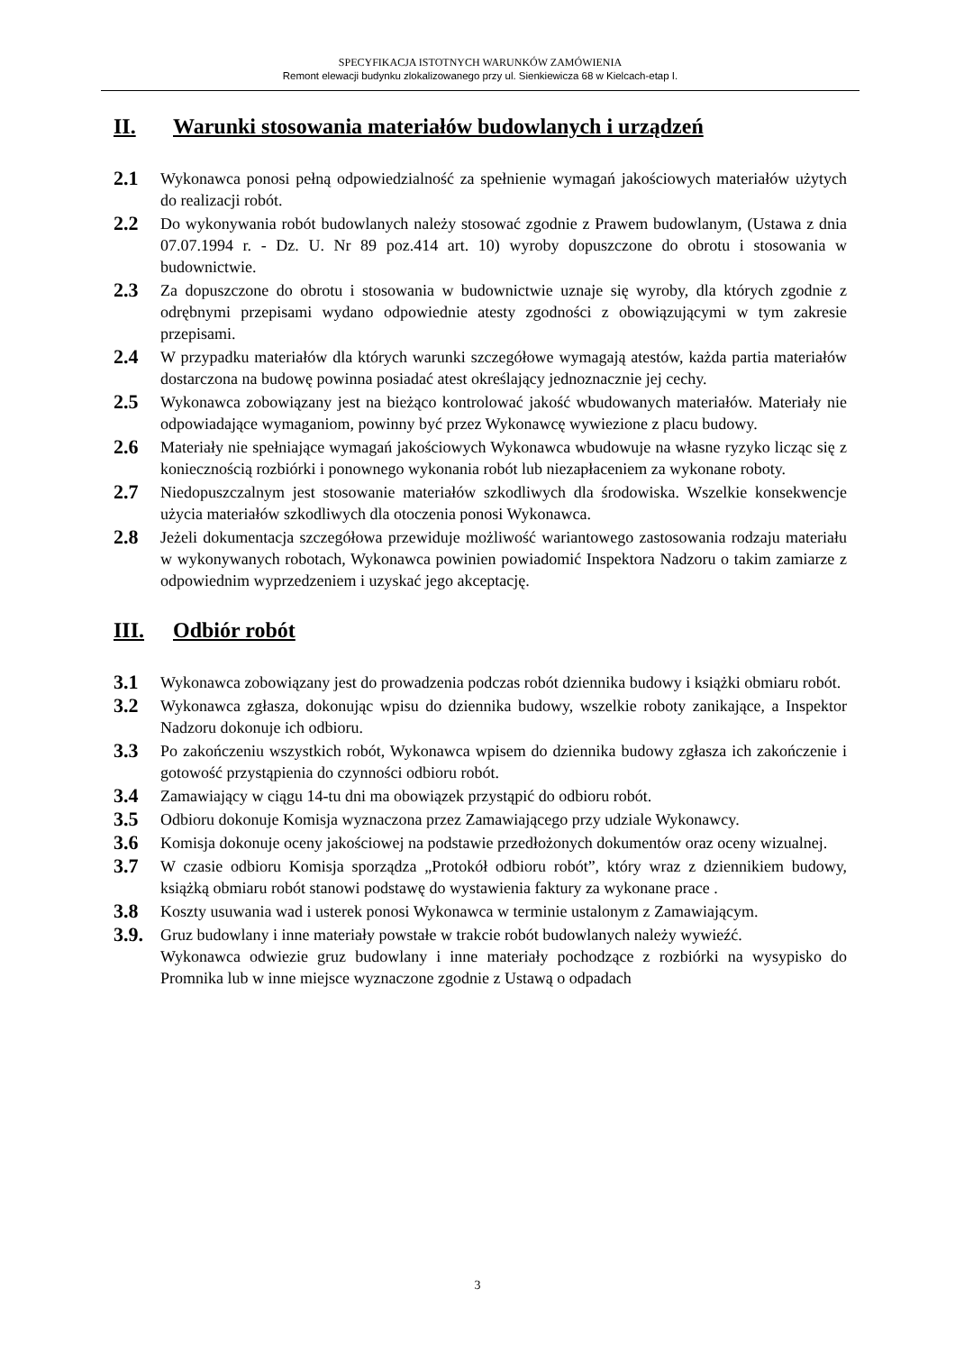SPECYFIKACJA ISTOTNYCH WARUNKÓW ZAMÓWIENIA
Remont elewacji budynku zlokalizowanego przy ul. Sienkiewicza 68 w Kielcach-etap I.
II. Warunki stosowania materiałów budowlanych i urządzeń
2.1
Wykonawca ponosi pełną odpowiedzialność za spełnienie wymagań jakościowych materiałów użytych do realizacji robót.
2.2
Do wykonywania robót budowlanych należy stosować zgodnie z Prawem budowlanym, (Ustawa z dnia 07.07.1994 r. - Dz. U. Nr 89 poz.414 art. 10) wyroby dopuszczone do obrotu i stosowania w budownictwie.
2.3
Za dopuszczone do obrotu i stosowania w budownictwie uznaje się wyroby, dla których zgodnie z odrębnymi przepisami wydano odpowiednie atesty zgodności z obowiązującymi w tym zakresie przepisami.
2.4
W przypadku materiałów dla których warunki szczegółowe wymagają atestów, każda partia materiałów dostarczona na budowę powinna posiadać atest określający jednoznacznie jej cechy.
2.5
Wykonawca zobowiązany jest na bieżąco kontrolować jakość wbudowanych materiałów. Materiały nie odpowiadające wymaganiom, powinny być przez Wykonawcę wywiezione z placu budowy.
2.6
Materiały nie spełniające wymagań jakościowych Wykonawca wbudowuje na własne ryzyko licząc się z koniecznością rozbiórki i ponownego wykonania robót lub niezapłaceniem za wykonane roboty.
2.7
Niedopuszczalnym jest stosowanie materiałów szkodliwych dla środowiska. Wszelkie konsekwencje użycia materiałów szkodliwych dla otoczenia ponosi Wykonawca.
2.8
Jeżeli dokumentacja szczegółowa przewiduje możliwość wariantowego zastosowania rodzaju materiału w wykonywanych robotach, Wykonawca powinien powiadomić Inspektora Nadzoru o takim zamiarze z odpowiednim wyprzedzeniem i uzyskać jego akceptację.
III. Odbiór robót
3.1
Wykonawca zobowiązany jest do prowadzenia podczas robót dziennika budowy i książki obmiaru robót.
3.2
Wykonawca zgłasza, dokonując wpisu do dziennika budowy, wszelkie roboty zanikające, a Inspektor Nadzoru dokonuje ich odbioru.
3.3
Po zakończeniu wszystkich robót, Wykonawca wpisem do dziennika budowy zgłasza ich zakończenie i gotowość przystąpienia do czynności odbioru robót.
3.4
Zamawiający w ciągu 14-tu dni ma obowiązek przystąpić do odbioru robót.
3.5
Odbioru dokonuje Komisja wyznaczona przez Zamawiającego przy udziale Wykonawcy.
3.6
Komisja dokonuje oceny jakościowej na podstawie przedłożonych dokumentów oraz oceny wizualnej.
3.7
W czasie odbioru Komisja sporządza „Protokół odbioru robót”, który wraz z dziennikiem budowy, książką obmiaru robót stanowi podstawę do wystawienia faktury za wykonane prace .
3.8
Koszty usuwania wad i usterek ponosi Wykonawca w terminie ustalonym z Zamawiającym.
3.9.
Gruz budowlany i inne materiały powstałe w trakcie robót budowlanych należy wywieźć.
Wykonawca odwiezie gruz budowlany i inne materiały pochodzące z rozbiórki na wysypisko do Promnika lub w inne miejsce wyznaczone zgodnie z Ustawą o odpadach
3